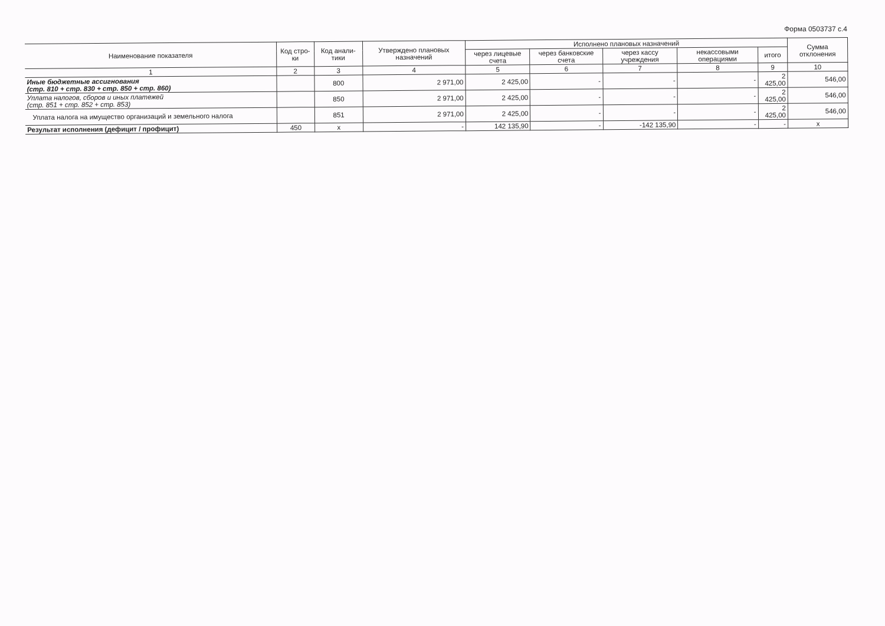Форма 0503737 с.4
| Наименование показателя | Код стро-ки | Код анали-тики | Утверждено плановых назначений | Исполнено плановых назначений | | | | | Сумма отклонения |
| --- | --- | --- | --- | --- | --- | --- | --- | --- | --- |
| | | | | через лицевые счета | через банковские счета | через кассу учреждения | некассовыми операциями | итого | |
| 1 | 2 | 3 | 4 | 5 | 6 | 7 | 8 | 9 | 10 |
| Иные бюджетные ассигнования (стр. 810 + стр. 830 + стр. 850 + стр. 860) | | 800 | 2 971,00 | 2 425,00 | - | - | - | 2 425,00 | 546,00 |
| Уплата налогов, сборов и иных платежей (стр. 851 + стр. 852 + стр. 853) | | 850 | 2 971,00 | 2 425,00 | - | - | - | 2 425,00 | 546,00 |
| Уплата налога на имущество организаций и земельного налога | | 851 | 2 971,00 | 2 425,00 | - | - | - | 2 425,00 | 546,00 |
| Результат исполнения (дефицит / профицит) | 450 | x | - | 142 135,90 | - | -142 135,90 | - | - | x |